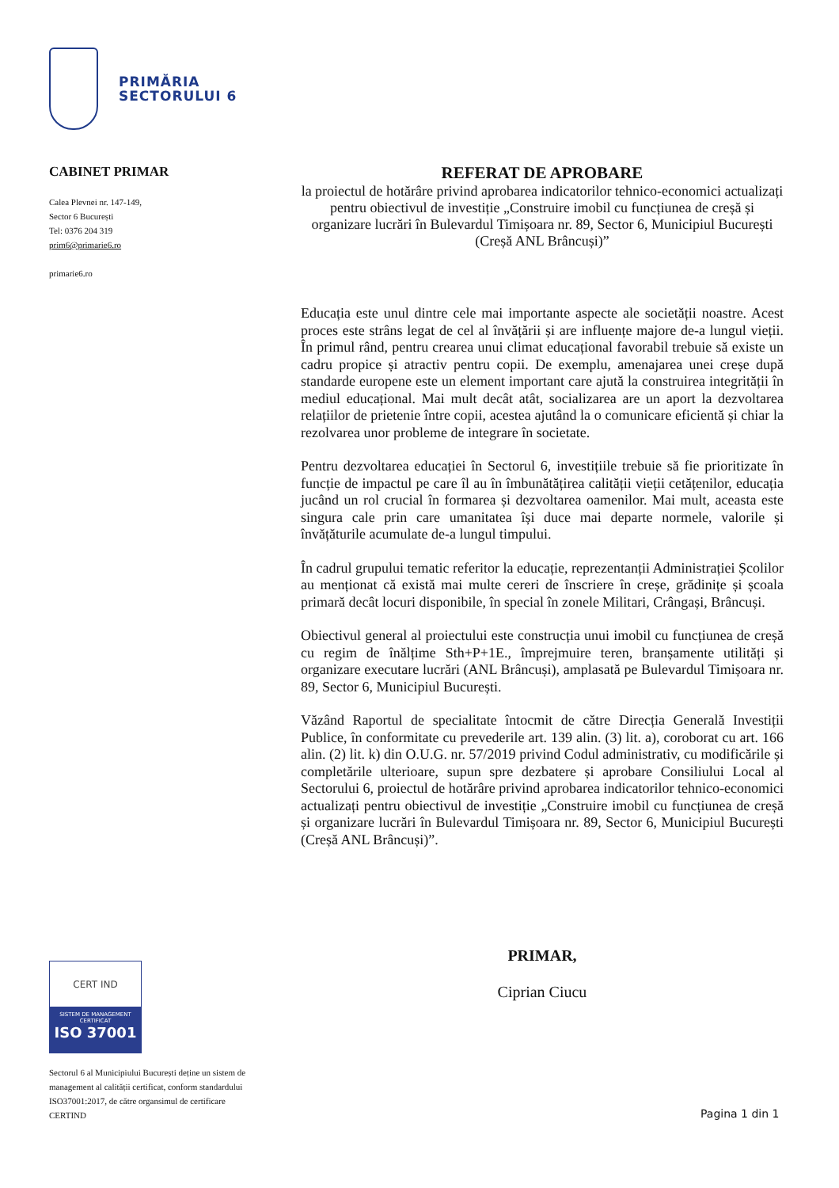PRIMĂRIA
SECTORULUI 6
CABINET PRIMAR
Calea Plevnei nr. 147-149,
Sector 6 București
Tel: 0376 204 319
prim6@primarie6.ro
primarie6.ro
REFERAT DE APROBARE
la proiectul de hotărâre privind aprobarea indicatorilor tehnico-economici actualizați pentru obiectivul de investiție „Construire imobil cu funcțiunea de creșă și organizare lucrări în Bulevardul Timișoara nr. 89, Sector 6, Municipiul București (Creșă ANL Brâncuși)”
Educația este unul dintre cele mai importante aspecte ale societății noastre. Acest proces este strâns legat de cel al învățării și are influențe majore de-a lungul vieții. În primul rând, pentru crearea unui climat educațional favorabil trebuie să existe un cadru propice și atractiv pentru copii. De exemplu, amenajarea unei creșe după standarde europene este un element important care ajută la construirea integrității în mediul educațional. Mai mult decât atât, socializarea are un aport la dezvoltarea relațiilor de prietenie între copii, acestea ajutând la o comunicare eficientă și chiar la rezolvarea unor probleme de integrare în societate.
Pentru dezvoltarea educației în Sectorul 6, investițiile trebuie să fie prioritizate în funcție de impactul pe care îl au în îmbunătățirea calității vieții cetățenilor, educația jucând un rol crucial în formarea și dezvoltarea oamenilor. Mai mult, aceasta este singura cale prin care umanitatea își duce mai departe normele, valorile și învățăturile acumulate de-a lungul timpului.
În cadrul grupului tematic referitor la educație, reprezentanții Administrației Școlilor au menționat că există mai multe cereri de înscriere în creșe, grădinițe și școala primară decât locuri disponibile, în special în zonele Militari, Crângași, Brâncuși.
Obiectivul general al proiectului este construcția unui imobil cu funcțiunea de creșă cu regim de înălțime Sth+P+1E., împrejmuire teren, branșamente utilități și organizare executare lucrări (ANL Brâncuși), amplasată pe Bulevardul Timișoara nr. 89, Sector 6, Municipiul București.
Văzând Raportul de specialitate întocmit de către Direcția Generală Investiții Publice, în conformitate cu prevederile art. 139 alin. (3) lit. a), coroborat cu art. 166 alin. (2) lit. k) din O.U.G. nr. 57/2019 privind Codul administrativ, cu modificările și completările ulterioare, supun spre dezbatere și aprobare Consiliului Local al Sectorului 6, proiectul de hotărâre privind aprobarea indicatorilor tehnico-economici actualizați pentru obiectivul de investiție „Construire imobil cu funcțiunea de creșă și organizare lucrări în Bulevardul Timișoara nr. 89, Sector 6, Municipiul București (Creșă ANL Brâncuși)”.
PRIMAR,
Ciprian Ciucu
CERT IND
SISTEM DE MANAGEMENT
CERTIFICAT
ISO 37001
Sectorul 6 al Municipiului București deține un sistem de management al calității certificat, conform standardului ISO37001:2017, de către organsimul de certificare CERTIND
Pagina 1 din 1